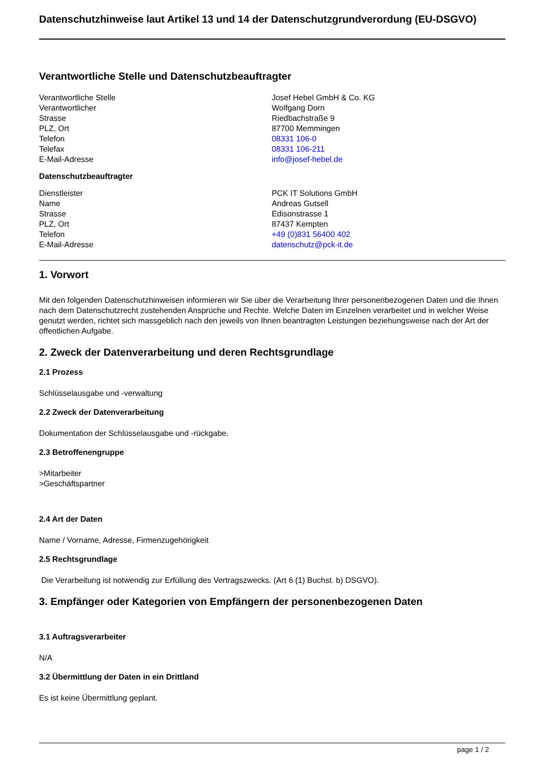Datenschutzhinweise laut Artikel 13 und 14 der Datenschutzgrundverordung (EU-DSGVO)
Verantwortliche Stelle und Datenschutzbeauftragter
| Verantwortliche Stelle | Josef Hebel GmbH & Co. KG |
| Verantwortlicher | Wolfgang Dorn |
| Strasse | Riedbachstraße 9 |
| PLZ, Ort | 87700 Memmingen |
| Telefon | 08331 106-0 |
| Telefax | 08331 106-211 |
| E-Mail-Adresse | info@josef-hebel.de |
Datenschutzbeauftragter
| Dienstleister | PCK IT Solutions GmbH |
| Name | Andreas Gutsell |
| Strasse | Edisonstrasse 1 |
| PLZ, Ort | 87437 Kempten |
| Telefon | +49 (0)831 56400 402 |
| E-Mail-Adresse | datenschutz@pck-it.de |
1. Vorwort
Mit den folgenden Datenschutzhinweisen informieren wir Sie über die Verarbeitung Ihrer personenbezogenen Daten und die Ihnen nach dem Datenschutzrecht zustehenden Ansprüche und Rechte. Welche Daten im Einzelnen verarbeitet und in welcher Weise genutzt werden, richtet sich massgeblich nach den jeweils von Ihnen beantragten Leistungen beziehungsweise nach der Art der öffentlichen Aufgabe.
2. Zweck der Datenverarbeitung und deren Rechtsgrundlage
2.1 Prozess
Schlüsselausgabe und -verwaltung
2.2 Zweck der Datenverarbeitung
Dokumentation der Schlüsselausgabe und -rückgabe.
2.3 Betroffenengruppe
>Mitarbeiter
>Geschäftspartner
2.4 Art der Daten
Name / Vorname, Adresse, Firmenzugehörigkeit
2.5 Rechtsgrundlage
Die Verarbeitung ist notwendig zur Erfüllung des Vertragszwecks. (Art 6 (1) Buchst. b) DSGVO).
3. Empfänger oder Kategorien von Empfängern der personenbezogenen Daten
3.1 Auftragsverarbeiter
N/A
3.2 Übermittlung der Daten in ein Drittland
Es ist keine Übermittlung geplant.
page 1 / 2